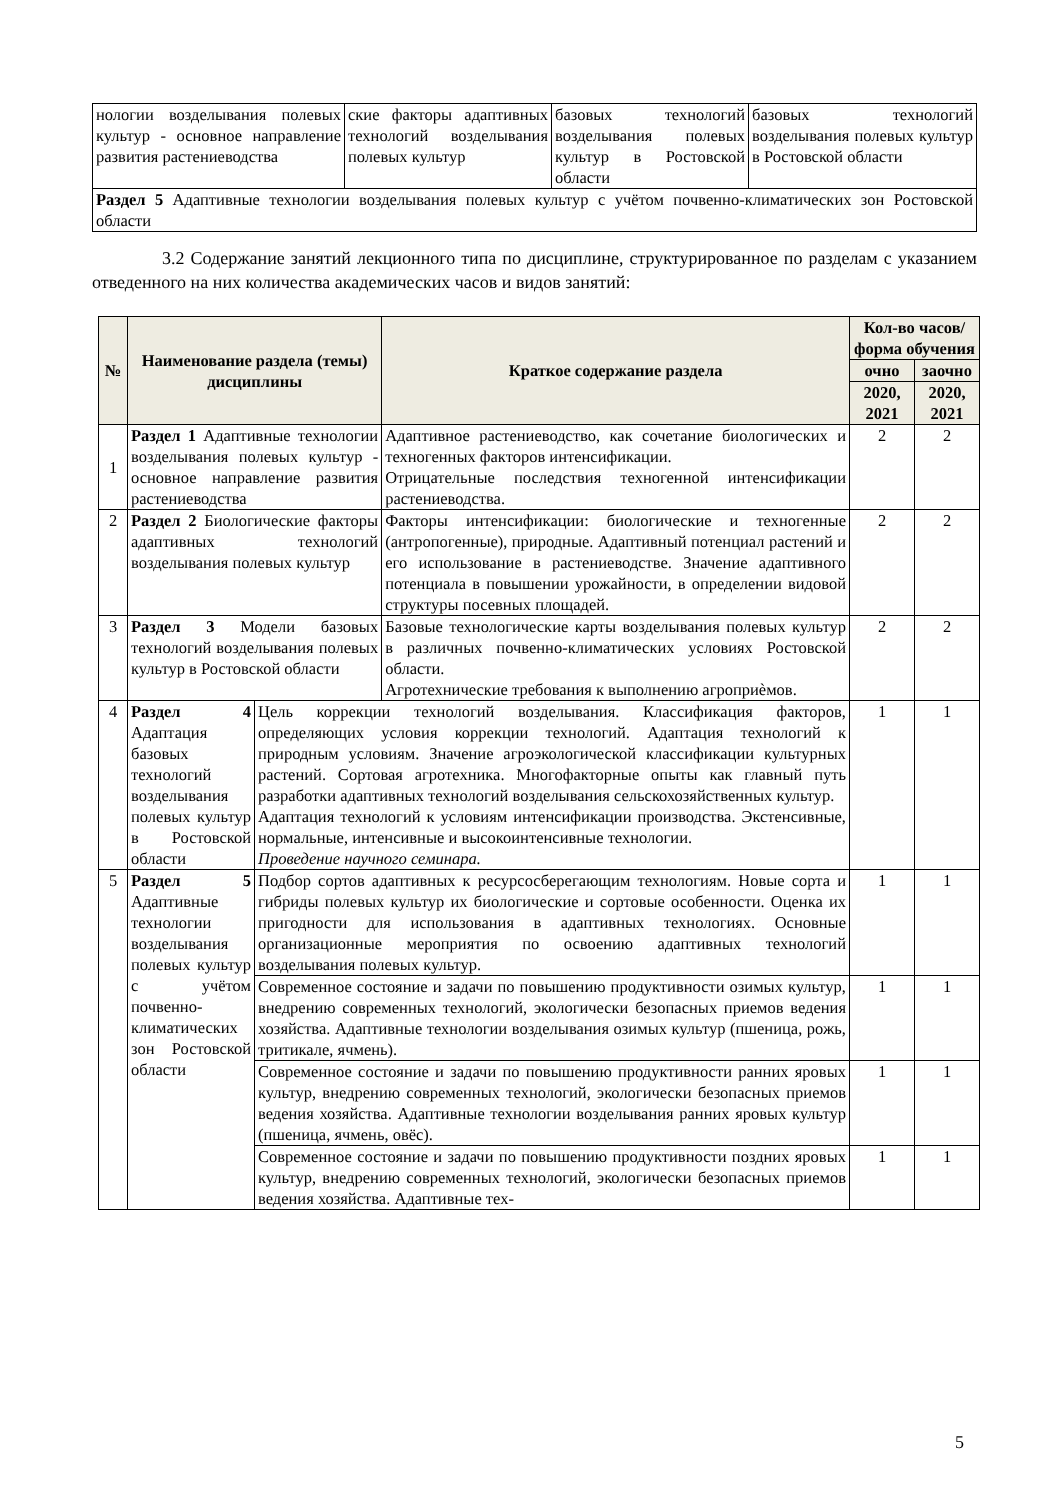| нологии возделывания полевых культур - основное направление развития растениеводства | ские факторы адаптивных технологий возделывания полевых культур | базовых технологий возделывания полевых культур в Ростовской области | базовых технологий возделывания полевых культур в Ростовской области |
| Раздел 5 Адаптивные технологии возделывания полевых культур с учётом почвенно-климатических зон Ростовской области | | | |
3.2 Содержание занятий лекционного типа по дисциплине, структурированное по разделам с указанием отведенного на них количества академических часов и видов занятий:
| № | Наименование раздела (темы) дисциплины | | Краткое содержание раздела | Кол-во часов/ форма обучения | |
| --- | --- | --- | --- | --- | --- |
| | | | | очно | заочно |
| | | | | 2020, 2021 | 2020, 2021 |
| 1 | Раздел 1 Адаптивные технологии возделывания полевых культур - основное направление развития растениеводства | | Адаптивное растениеводство, как сочетание биологических и техногенных факторов интенсификации. Отрицательные последствия техногенной интенсификации растениеводства. | 2 | 2 |
| 2 | Раздел 2 Биологические факторы адаптивных технологий возделывания полевых культур | | Факторы интенсификации: биологические и техногенные (антропогенные), природные. Адаптивный потенциал растений и его использование в растениеводстве. Значение адаптивного потенциала в повышении урожайности, в определении видовой структуры посевных площадей. | 2 | 2 |
| 3 | Раздел 3 Модели базовых технологий возделывания полевых культур в Ростовской области | | Базовые технологические карты возделывания полевых культур в различных почвенно-климатических условиях Ростовской области. Агротехнические требования к выполнению агроприѐмов. | 2 | 2 |
| 4 | Раздел 4 Адаптация базовых технологий возделывания полевых культур в Ростовской области | Цель коррекции технологий возделывания. Классификация факторов, определяющих условия коррекции технологий. Адаптация технологий к природным условиям. Значение агроэкологической классификации культурных растений. Сортовая агротехника. Многофакторные опыты как главный путь разработки адаптивных технологий возделывания сельскохозяйственных культур. Адаптация технологий к условиям интенсификации производства. Экстенсивные, нормальные, интенсивные и высокоинтенсивные технологии. Проведение научного семинара. | | 1 | 1 |
| 5 | Раздел 5 Адаптивные технологии возделывания полевых культур с учётом почвенно-климатических зон Ростовской области | Подбор сортов адаптивных к ресурсосберегающим технологиям. Новые сорта и гибриды полевых культур их биологические и сортовые особенности. Оценка их пригодности для использования в адаптивных технологиях. Основные организационные мероприятия по освоению адаптивных технологий возделывания полевых культур. | | 1 | 1 |
| | | Современное состояние и задачи по повышению продуктивности озимых культур, внедрению современных технологий, экологически безопасных приемов ведения хозяйства. Адаптивные технологии возделывания озимых культур (пшеница, рожь, тритикале, ячмень). | | 1 | 1 |
| | | Современное состояние и задачи по повышению продуктивности ранних яровых культур, внедрению современных технологий, экологически безопасных приемов ведения хозяйства. Адаптивные технологии возделывания ранних яровых культур (пшеница, ячмень, овёс). | | 1 | 1 |
| | | Современное состояние и задачи по повышению продуктивности поздних яровых культур, внедрению современных технологий, экологически безопасных приемов ведения хозяйства. Адаптивные тех- | | 1 | 1 |
5